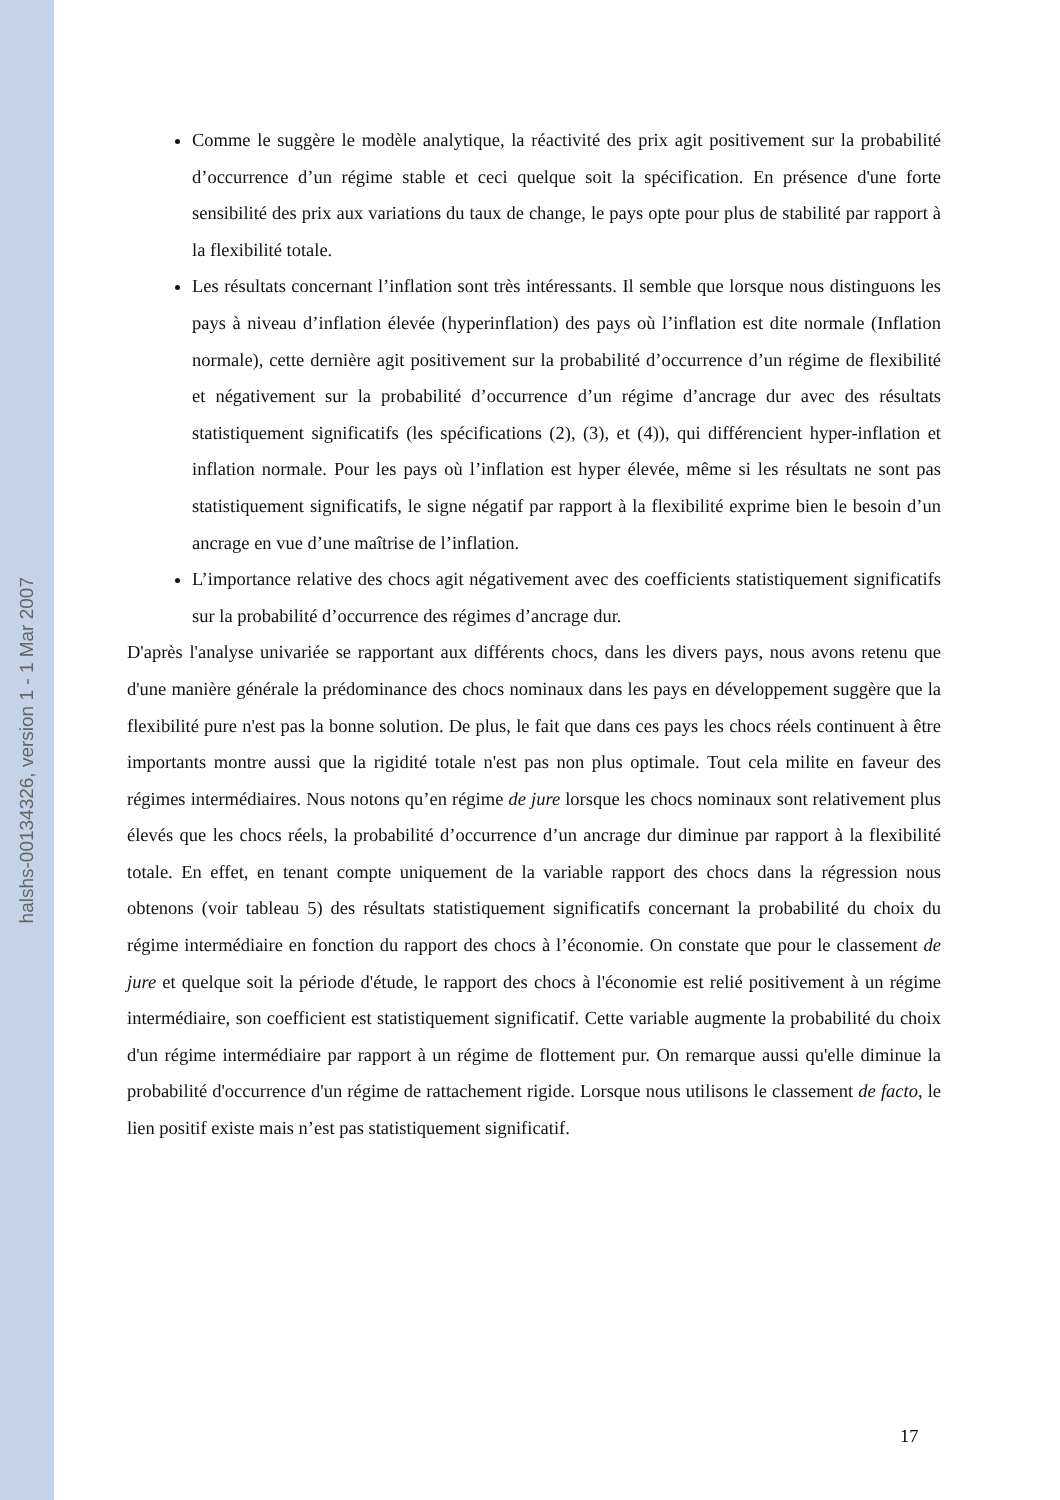halshs-00134326, version 1 - 1 Mar 2007
Comme le suggère le modèle analytique, la réactivité des prix agit positivement sur la probabilité d’occurrence d’un régime stable et ceci quelque soit la spécification. En présence d'une forte sensibilité des prix aux variations du taux de change, le pays opte pour plus de stabilité par rapport à la flexibilité totale.
Les résultats concernant l’inflation sont très intéressants. Il semble que lorsque nous distinguons les pays à niveau d’inflation élevée (hyperinflation) des pays où l’inflation est dite normale (Inflation normale), cette dernière agit positivement sur la probabilité d’occurrence d’un régime de flexibilité et négativement sur la probabilité d’occurrence d’un régime d’ancrage dur avec des résultats statistiquement significatifs (les spécifications (2), (3), et (4)), qui différencient hyper-inflation et inflation normale. Pour les pays où l’inflation est hyper élevée, même si les résultats ne sont pas statistiquement significatifs, le signe négatif par rapport à la flexibilité exprime bien le besoin d’un ancrage en vue d’une maîtrise de l’inflation.
L’importance relative des chocs agit négativement avec des coefficients statistiquement significatifs sur la probabilité d’occurrence des régimes d’ancrage dur.
D'après l'analyse univariée se rapportant aux différents chocs, dans les divers pays, nous avons retenu que d'une manière générale la prédominance des chocs nominaux dans les pays en développement suggère que la flexibilité pure n'est pas la bonne solution. De plus, le fait que dans ces pays les chocs réels continuent à être importants montre aussi que la rigidité totale n'est pas non plus optimale. Tout cela milite en faveur des régimes intermédiaires. Nous notons qu’en régime de jure lorsque les chocs nominaux sont relativement plus élevés que les chocs réels, la probabilité d’occurrence d’un ancrage dur diminue par rapport à la flexibilité totale. En effet, en tenant compte uniquement de la variable rapport des chocs dans la régression nous obtenons (voir tableau 5) des résultats statistiquement significatifs concernant la probabilité du choix du régime intermédiaire en fonction du rapport des chocs à l’économie. On constate que pour le classement de jure et quelque soit la période d'étude, le rapport des chocs à l'économie est relié positivement à un régime intermédiaire, son coefficient est statistiquement significatif. Cette variable augmente la probabilité du choix d'un régime intermédiaire par rapport à un régime de flottement pur. On remarque aussi qu'elle diminue la probabilité d'occurrence d'un régime de rattachement rigide. Lorsque nous utilisons le classement de facto, le lien positif existe mais n’est pas statistiquement significatif.
17